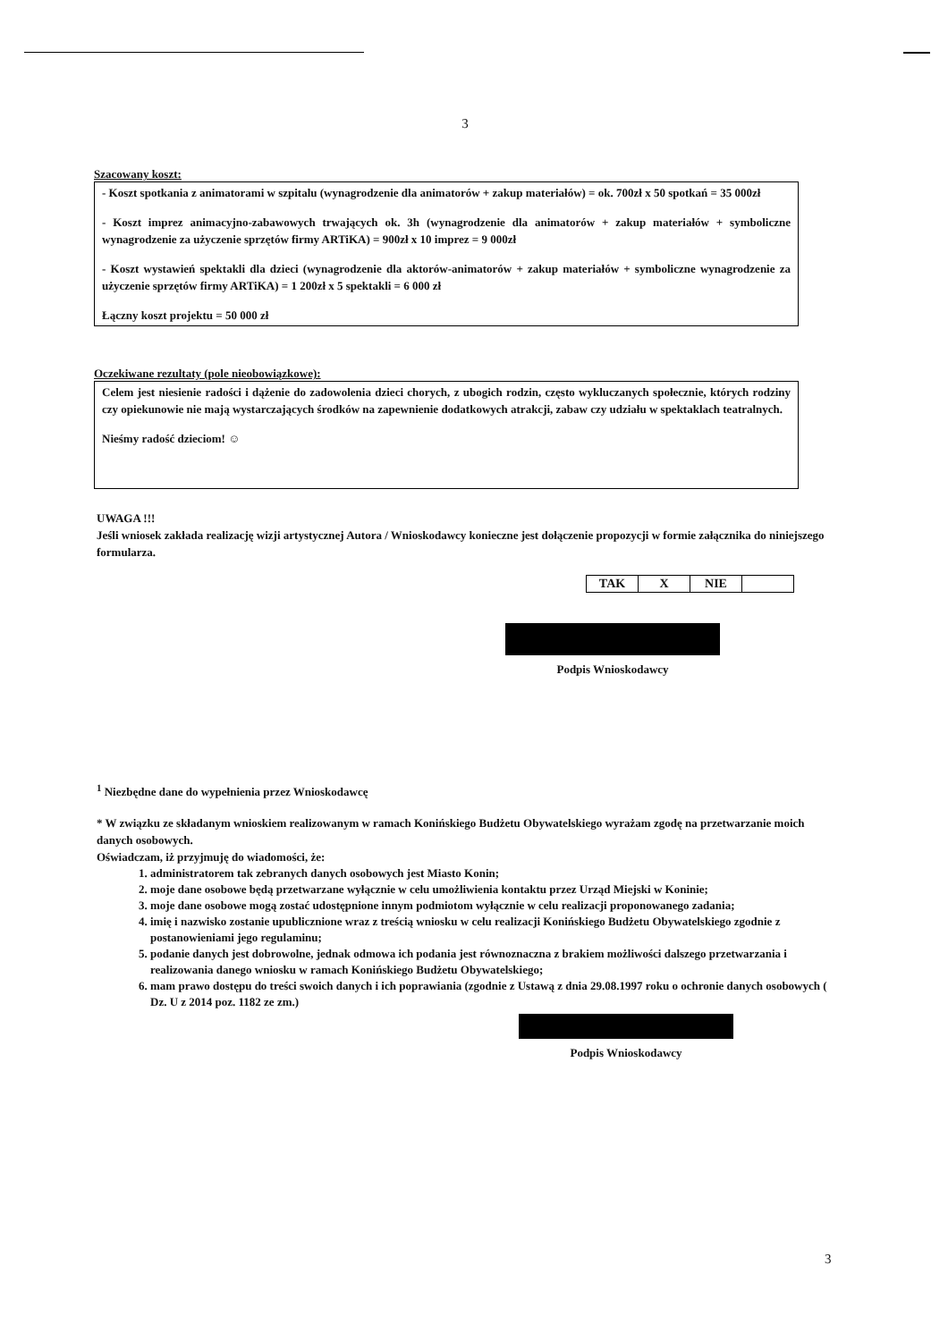3
Szacowany koszt:
- Koszt spotkania z animatorami w szpitalu (wynagrodzenie dla animatorów + zakup materiałów) = ok. 700zł x 50 spotkań = 35 000zł
- Koszt imprez animacyjno-zabawowych trwających ok. 3h (wynagrodzenie dla animatorów + zakup materiałów + symboliczne wynagrodzenie za użyczenie sprzętów firmy ARTiKA) = 900zł x 10 imprez = 9 000zł
- Koszt wystawień spektakli dla dzieci (wynagrodzenie dla aktorów-animatorów + zakup materiałów + symboliczne wynagrodzenie za użyczenie sprzętów firmy ARTiKA) = 1 200zł x 5 spektakli = 6 000 zł
Łączny koszt projektu = 50 000 zł
Oczekiwane rezultaty (pole nieobowiązkowe):
Celem jest niesienie radości i dążenie do zadowolenia dzieci chorych, z ubogich rodzin, często wykluczanych społecznie, których rodziny czy opiekunowie nie mają wystarczających środków na zapewnienie dodatkowych atrakcji, zabaw czy udziału w spektaklach teatralnych.
Nieśmy radość dzieciom! ☺
UWAGA !!!
Jeśli wniosek zakłada realizację wizji artystycznej Autora / Wnioskodawcy konieczne jest dołączenie propozycji w formie załącznika do niniejszego formularza.
| TAK | X | NIE | |
Podpis Wnioskodawcy
<sup>1</sup> Niezbędne dane do wypełnienia przez Wnioskodawcę
* W związku ze składanym wnioskiem realizowanym w ramach Konińskiego Budżetu Obywatelskiego wyrażam zgodę na przetwarzanie moich danych osobowych.
Oświadczam, iż przyjmuję do wiadomości, że:
1. administratorem tak zebranych danych osobowych jest Miasto Konin;
2. moje dane osobowe będą przetwarzane wyłącznie w celu umożliwienia kontaktu przez Urząd Miejski w Koninie;
3. moje dane osobowe mogą zostać udostępnione innym podmiotom wyłącznie w celu realizacji proponowanego zadania;
4. imię i nazwisko zostanie upublicznione wraz z treścią wniosku w celu realizacji Konińskiego Budżetu Obywatelskiego zgodnie z postanowieniami jego regulaminu;
5. podanie danych jest dobrowolne, jednak odmowa ich podania jest równoznaczna z brakiem możliwości dalszego przetwarzania i realizowania danego wniosku w ramach Konińskiego Budżetu Obywatelskiego;
6. mam prawo dostępu do treści swoich danych i ich poprawiania (zgodnie z Ustawą z dnia 29.08.1997 roku o ochronie danych osobowych ( Dz. U z 2014 poz. 1182 ze zm.)
Podpis Wnioskodawcy
3